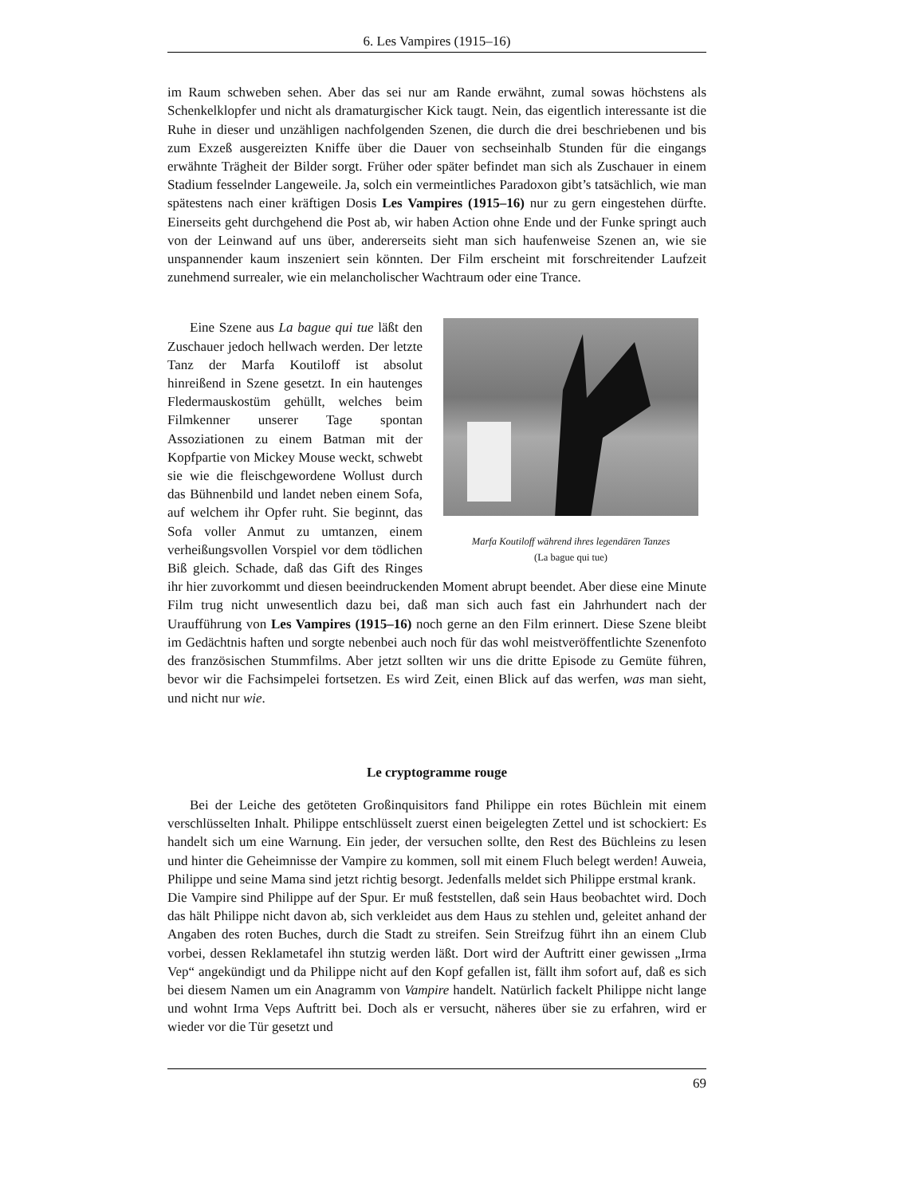6. Les Vampires (1915–16)
im Raum schweben sehen. Aber das sei nur am Rande erwähnt, zumal sowas höchstens als Schenkelklopfer und nicht als dramaturgischer Kick taugt. Nein, das eigentlich interessante ist die Ruhe in dieser und unzähligen nachfolgenden Szenen, die durch die drei beschriebenen und bis zum Exzeß ausgereizten Kniffe über die Dauer von sechseinhalb Stunden für die eingangs erwähnte Trägheit der Bilder sorgt. Früher oder später befindet man sich als Zuschauer in einem Stadium fesselnder Langeweile. Ja, solch ein vermeintliches Paradoxon gibt’s tatsächlich, wie man spätestens nach einer kräftigen Dosis Les Vampires (1915–16) nur zu gern eingestehen dürfte. Einerseits geht durchgehend die Post ab, wir haben Action ohne Ende und der Funke springt auch von der Leinwand auf uns über, andererseits sieht man sich haufenweise Szenen an, wie sie unspannender kaum inszeniert sein könnten. Der Film erscheint mit forschreitender Laufzeit zunehmend surrealer, wie ein melancholischer Wachtraum oder eine Trance.
Marfa Koutiloff während ihres legendären Tanzes
(La bague qui tue)
Eine Szene aus La bague qui tue läßt den Zuschauer jedoch hellwach werden. Der letzte Tanz der Marfa Koutiloff ist absolut hinreißend in Szene gesetzt. In ein hautenges Fledermauskostüm gehüllt, welches beim Filmkenner unserer Tage spontan Assoziationen zu einem Batman mit der Kopfpartie von Mickey Mouse weckt, schwebt sie wie die fleischgewordene Wollust durch das Bühnenbild und landet neben einem Sofa, auf welchem ihr Opfer ruht. Sie beginnt, das Sofa voller Anmut zu umtanzen, einem verheißungsvollen Vorspiel vor dem tödlichen Biß gleich. Schade, daß das Gift des Ringes ihr hier zuvorkommt und diesen beeindruckenden Moment abrupt beendet. Aber diese eine Minute Film trug nicht unwesentlich dazu bei, daß man sich auch fast ein Jahrhundert nach der Uraufführung von Les Vampires (1915–16) noch gerne an den Film erinnert. Diese Szene bleibt im Gedächtnis haften und sorgte nebenbei auch noch für das wohl meistveröffentlichte Szenenfoto des französischen Stummfilms. Aber jetzt sollten wir uns die dritte Episode zu Gemüte führen, bevor wir die Fachsimpelei fortsetzen. Es wird Zeit, einen Blick auf das werfen, was man sieht, und nicht nur wie.
Le cryptogramme rouge
Bei der Leiche des getöteten Großinquisitors fand Philippe ein rotes Büchlein mit einem verschlüsselten Inhalt. Philippe entschlüsselt zuerst einen beigelegten Zettel und ist schockiert: Es handelt sich um eine Warnung. Ein jeder, der versuchen sollte, den Rest des Büchleins zu lesen und hinter die Geheimnisse der Vampire zu kommen, soll mit einem Fluch belegt werden! Auweia, Philippe und seine Mama sind jetzt richtig besorgt. Jedenfalls meldet sich Philippe erstmal krank.
Die Vampire sind Philippe auf der Spur. Er muß feststellen, daß sein Haus beobachtet wird. Doch das hält Philippe nicht davon ab, sich verkleidet aus dem Haus zu stehlen und, geleitet anhand der Angaben des roten Buches, durch die Stadt zu streifen. Sein Streifzug führt ihn an einem Club vorbei, dessen Reklametafel ihn stutzig werden läßt. Dort wird der Auftritt einer gewissen „Irma Vep“ angekündigt und da Philippe nicht auf den Kopf gefallen ist, fällt ihm sofort auf, daß es sich bei diesem Namen um ein Anagramm von Vampire handelt. Natürlich fackelt Philippe nicht lange und wohnt Irma Veps Auftritt bei. Doch als er versucht, näheres über sie zu erfahren, wird er wieder vor die Tür gesetzt und
69